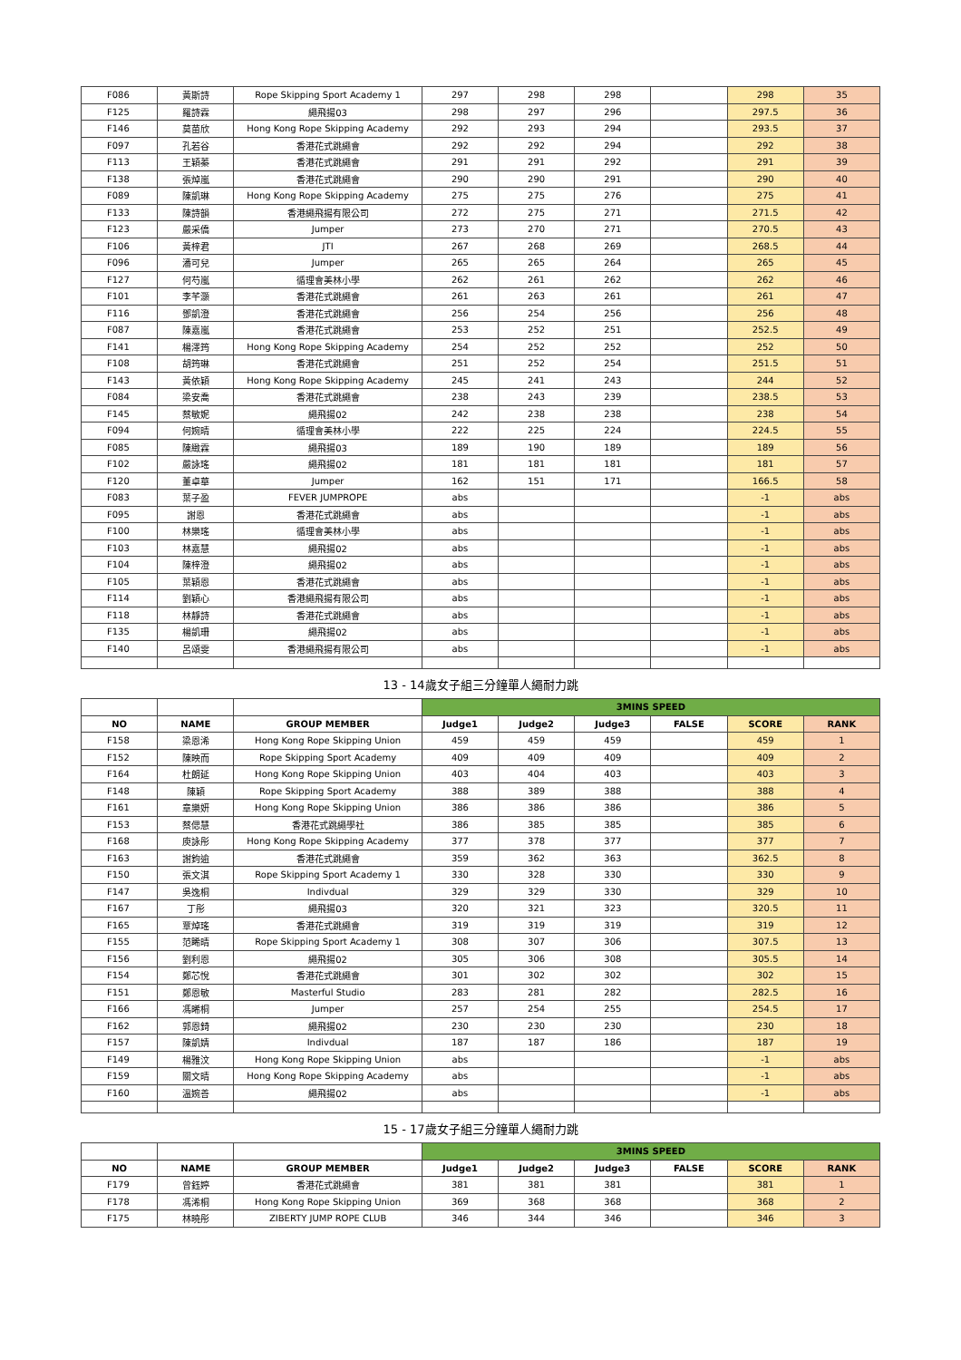| F086 | 黃斯詩 | Rope Skipping Sport Academy 1 | 297 | 298 | 298 | | 298 | 35 |
| F125 | 羅詩霖 | 繩飛揚03 | 298 | 297 | 296 | | 297.5 | 36 |
| F146 | 莫苗欣 | Hong Kong Rope Skipping Academy | 292 | 293 | 294 | | 293.5 | 37 |
| F097 | 孔若谷 | 香港花式跳繩會 | 292 | 292 | 294 | | 292 | 38 |
| F113 | 王穎蓁 | 香港花式跳繩會 | 291 | 291 | 292 | | 291 | 39 |
| F138 | 張焯嵐 | 香港花式跳繩會 | 290 | 290 | 291 | | 290 | 40 |
| F089 | 陳凱琳 | Hong Kong Rope Skipping Academy | 275 | 275 | 276 | | 275 | 41 |
| F133 | 陳詩韻 | 香港繩飛揚有限公司 | 272 | 275 | 271 | | 271.5 | 42 |
| F123 | 嚴采僑 | Jumper | 273 | 270 | 271 | | 270.5 | 43 |
| F106 | 黃梓君 | JTI | 267 | 268 | 269 | | 268.5 | 44 |
| F096 | 潘可兒 | Jumper | 265 | 265 | 264 | | 265 | 45 |
| F127 | 何芍嵐 | 循理會美林小學 | 262 | 261 | 262 | | 262 | 46 |
| F101 | 李芊灝 | 香港花式跳繩會 | 261 | 263 | 261 | | 261 | 47 |
| F116 | 鄧凱澄 | 香港花式跳繩會 | 256 | 254 | 256 | | 256 | 48 |
| F087 | 陳嘉嵐 | 香港花式跳繩會 | 253 | 252 | 251 | | 252.5 | 49 |
| F141 | 楊澤筠 | Hong Kong Rope Skipping Academy | 254 | 252 | 252 | | 252 | 50 |
| F108 | 胡筠琳 | 香港花式跳繩會 | 251 | 252 | 254 | | 251.5 | 51 |
| F143 | 黃依穎 | Hong Kong Rope Skipping Academy | 245 | 241 | 243 | | 244 | 52 |
| F084 | 梁安喬 | 香港花式跳繩會 | 238 | 243 | 239 | | 238.5 | 53 |
| F145 | 蔡敏妮 | 繩飛揚02 | 242 | 238 | 238 | | 238 | 54 |
| F094 | 何婉晴 | 循理會美林小學 | 222 | 225 | 224 | | 224.5 | 55 |
| F085 | 陳緻霖 | 繩飛揚03 | 189 | 190 | 189 | | 189 | 56 |
| F102 | 嚴詠瑤 | 繩飛揚02 | 181 | 181 | 181 | | 181 | 57 |
| F120 | 董卓華 | Jumper | 162 | 151 | 171 | | 166.5 | 58 |
| F083 | 葉子盈 | FEVER JUMPROPE | abs | | | | -1 | abs |
| F095 | 謝恩 | 香港花式跳繩會 | abs | | | | -1 | abs |
| F100 | 林樂瑤 | 循理會美林小學 | abs | | | | -1 | abs |
| F103 | 林嘉慧 | 繩飛揚02 | abs | | | | -1 | abs |
| F104 | 陳梓澄 | 繩飛揚02 | abs | | | | -1 | abs |
| F105 | 葉穎恩 | 香港花式跳繩會 | abs | | | | -1 | abs |
| F114 | 劉穎心 | 香港繩飛揚有限公司 | abs | | | | -1 | abs |
| F118 | 林靜詩 | 香港花式跳繩會 | abs | | | | -1 | abs |
| F135 | 楊凱珊 | 繩飛揚02 | abs | | | | -1 | abs |
| F140 | 呂頌雯 | 香港繩飛揚有限公司 | abs | | | | -1 | abs |
| 13 - 14歲女子組三分鐘單人繩耐力跳 | | | | | | | | |
| | | | 3MINS SPEED | | | | | |
| NO | NAME | GROUP MEMBER | Judge1 | Judge2 | Judge3 | FALSE | SCORE | RANK |
| F158 | 梁恩浠 | Hong Kong Rope Skipping Union | 459 | 459 | 459 | | 459 | 1 |
| F152 | 陳映而 | Rope Skipping Sport Academy | 409 | 409 | 409 | | 409 | 2 |
| F164 | 杜朗延 | Hong Kong Rope Skipping Union | 403 | 404 | 403 | | 403 | 3 |
| F148 | 陳穎 | Rope Skipping Sport Academy | 388 | 389 | 388 | | 388 | 4 |
| F161 | 章樂妍 | Hong Kong Rope Skipping Union | 386 | 386 | 386 | | 386 | 5 |
| F153 | 蔡偲慧 | 香港花式跳繩學社 | 386 | 385 | 385 | | 385 | 6 |
| F168 | 庾詠彤 | Hong Kong Rope Skipping Academy | 377 | 378 | 377 | | 377 | 7 |
| F163 | 謝鈞逾 | 香港花式跳繩會 | 359 | 362 | 363 | | 362.5 | 8 |
| F150 | 張文淇 | Rope Skipping Sport Academy 1 | 330 | 328 | 330 | | 330 | 9 |
| F147 | 吳逸桐 | Indivdual | 329 | 329 | 330 | | 329 | 10 |
| F167 | 丁彤 | 繩飛揚03 | 320 | 321 | 323 | | 320.5 | 11 |
| F165 | 覃焯瑤 | 香港花式跳繩會 | 319 | 319 | 319 | | 319 | 12 |
| F155 | 范睎晴 | Rope Skipping Sport Academy 1 | 308 | 307 | 306 | | 307.5 | 13 |
| F156 | 劉利恩 | 繩飛揚02 | 305 | 306 | 308 | | 305.5 | 14 |
| F154 | 鄭芯悅 | 香港花式跳繩會 | 301 | 302 | 302 | | 302 | 15 |
| F151 | 鄭恩敏 | Masterful Studio | 283 | 281 | 282 | | 282.5 | 16 |
| F166 | 馮晞桐 | Jumper | 257 | 254 | 255 | | 254.5 | 17 |
| F162 | 郭恩錡 | 繩飛揚02 | 230 | 230 | 230 | | 230 | 18 |
| F157 | 陳凱婧 | Indivdual | 187 | 187 | 186 | | 187 | 19 |
| F149 | 楊雅汶 | Hong Kong Rope Skipping Union | abs | | | | -1 | abs |
| F159 | 關文晴 | Hong Kong Rope Skipping Academy | abs | | | | -1 | abs |
| F160 | 溫婉善 | 繩飛揚02 | abs | | | | -1 | abs |
| 15 - 17歲女子組三分鐘單人繩耐力跳 | | | | | | | | |
| | | | 3MINS SPEED | | | | | |
| NO | NAME | GROUP MEMBER | Judge1 | Judge2 | Judge3 | FALSE | SCORE | RANK |
| F179 | 曾鈺婷 | 香港花式跳繩會 | 381 | 381 | 381 | | 381 | 1 |
| F178 | 馮浠桐 | Hong Kong Rope Skipping Union | 369 | 368 | 368 | | 368 | 2 |
| F175 | 林曉彤 | ZIBERTY JUMP ROPE CLUB | 346 | 344 | 346 | | 346 | 3 |